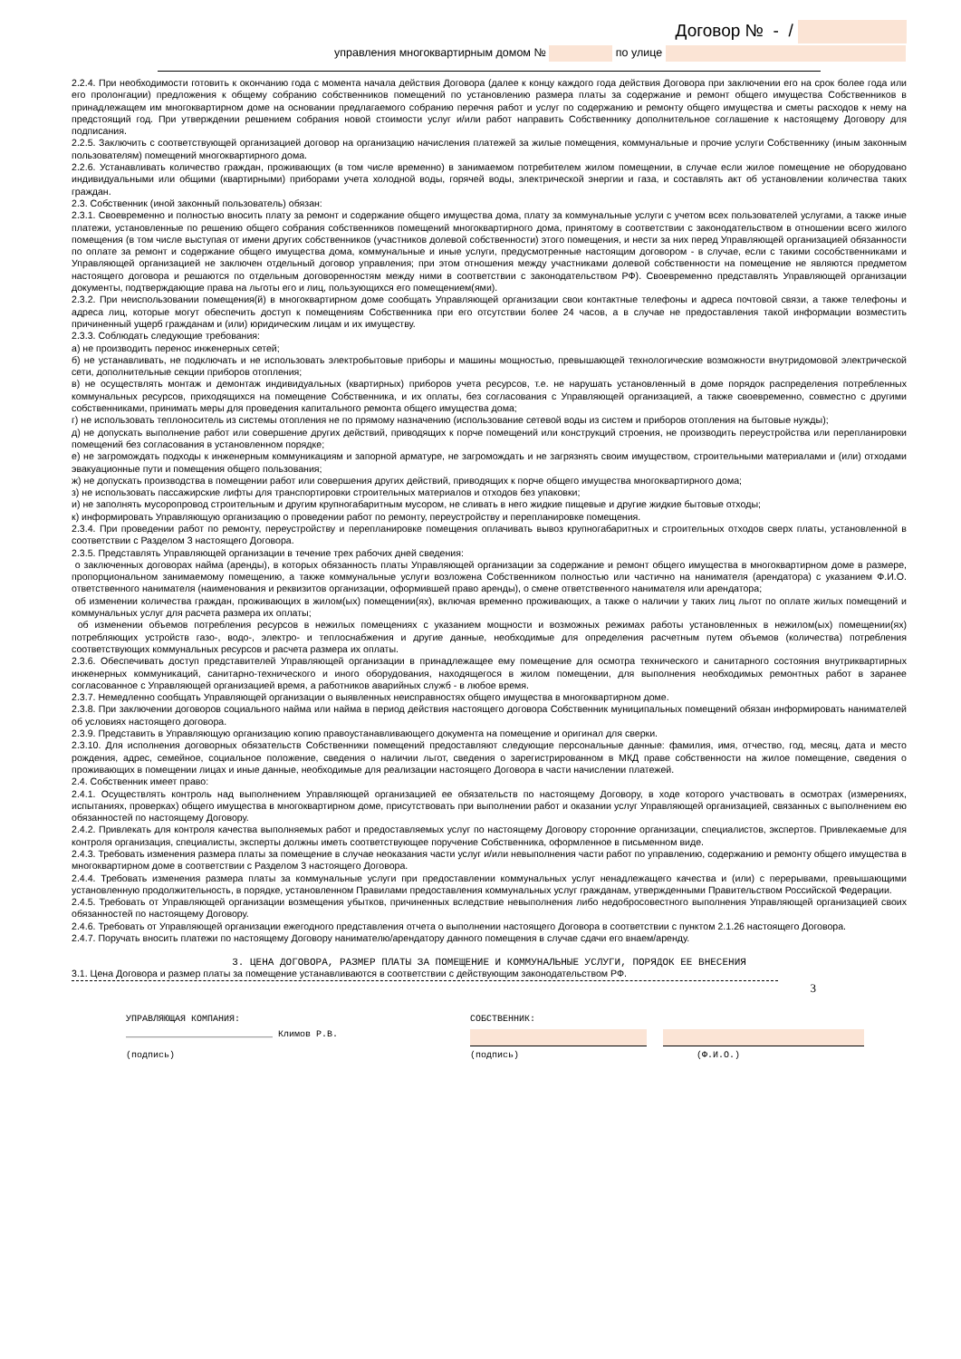Договор № - /
управления многоквартирным домом № по улице
2.2.4. При необходимости готовить к окончанию года с момента начала действия Договора (далее к концу каждого года действия Договора при заключении его на срок более года или его пролонгации) предложения к общему собранию собственников помещений по установлению размера платы за содержание и ремонт общего имущества Собственников в принадлежащем им многоквартирном доме на основании предлагаемого собранию перечня работ и услуг по содержанию и ремонту общего имущества и сметы расходов к нему на предстоящий год. При утверждении решением собрания новой стоимости услуг и/или работ направить Собственнику дополнительное соглашение к настоящему Договору для подписания.
2.2.5. Заключить с соответствующей организацией договор на организацию начисления платежей за жилые помещения, коммунальные и прочие услуги Собственнику (иным законным пользователям) помещений многоквартирного дома.
2.2.6. Устанавливать количество граждан, проживающих (в том числе временно) в занимаемом потребителем жилом помещении, в случае если жилое помещение не оборудовано индивидуальными или общими (квартирными) приборами учета холодной воды, горячей воды, электрической энергии и газа, и составлять акт об установлении количества таких граждан.
2.3. Собственник (иной законный пользователь) обязан:
2.3.1. Своевременно и полностью вносить плату за ремонт и содержание общего имущества дома, плату за коммунальные услуги с учетом всех пользователей услугами, а также иные платежи, установленные по решению общего собрания собственников помещений многоквартирного дома, принятому в соответствии с законодательством в отношении всего жилого помещения (в том числе выступая от имени других собственников (участников долевой собственности) этого помещения, и нести за них перед Управляющей организацией обязанности по оплате за ремонт и содержание общего имущества дома, коммунальные и иные услуги, предусмотренные настоящим договором - в случае, если с такими сособственниками и Управляющей организацией не заключен отдельный договор управления; при этом отношения между участниками долевой собственности на помещение не являются предметом настоящего договора и решаются по отдельным договоренностям между ними в соответствии с законодательством РФ). Своевременно представлять Управляющей организации документы, подтверждающие права на льготы его и лиц, пользующихся его помещением(ями).
2.3.2. При неиспользовании помещения(й) в многоквартирном доме сообщать Управляющей организации свои контактные телефоны и адреса почтовой связи, а также телефоны и адреса лиц, которые могут обеспечить доступ к помещениям Собственника при его отсутствии более 24 часов, а в случае не предоставления такой информации возместить причиненный ущерб гражданам и (или) юридическим лицам и их имуществу.
2.3.3. Соблюдать следующие требования:
а) не производить перенос инженерных сетей;
б) не устанавливать, не подключать и не использовать электробытовые приборы и машины мощностью, превышающей технологические возможности внутридомовой электрической сети, дополнительные секции приборов отопления;
в) не осуществлять монтаж и демонтаж индивидуальных (квартирных) приборов учета ресурсов, т.е. не нарушать установленный в доме порядок распределения потребленных коммунальных ресурсов, приходящихся на помещение Собственника, и их оплаты, без согласования с Управляющей организацией, а также своевременно, совместно с другими собственниками, принимать меры для проведения капитального ремонта общего имущества дома;
г) не использовать теплоноситель из системы отопления не по прямому назначению (использование сетевой воды из систем и приборов отопления на бытовые нужды);
д) не допускать выполнение работ или совершение других действий, приводящих к порче помещений или конструкций строения, не производить переустройства или перепланировки помещений без согласования в установленном порядке;
е) не загромождать подходы к инженерным коммуникациям и запорной арматуре, не загромождать и не загрязнять своим имуществом, строительными материалами и (или) отходами эвакуационные пути и помещения общего пользования;
ж) не допускать производства в помещении работ или совершения других действий, приводящих к порче общего имущества многоквартирного дома;
з) не использовать пассажирские лифты для транспортировки строительных материалов и отходов без упаковки;
и) не заполнять мусоропровод строительным и другим крупногабаритным мусором, не сливать в него жидкие пищевые и другие жидкие бытовые отходы;
к) информировать Управляющую организацию о проведении работ по ремонту, переустройству и перепланировке помещения.
2.3.4. При проведении работ по ремонту, переустройству и перепланировке помещения оплачивать вывоз крупногабаритных и строительных отходов сверх платы, установленной в соответствии с Разделом 3 настоящего Договора.
2.3.5. Представлять Управляющей организации в течение трех рабочих дней сведения:
о заключенных договорах найма (аренды), в которых обязанность платы Управляющей организации за содержание и ремонт общего имущества в многоквартирном доме в размере, пропорциональном занимаемому помещению, а также коммунальные услуги возложена Собственником полностью или частично на нанимателя (арендатора) с указанием Ф.И.О. ответственного нанимателя (наименования и реквизитов организации, оформившей право аренды), о смене ответственного нанимателя или арендатора;
об изменении количества граждан, проживающих в жилом(ых) помещении(ях), включая временно проживающих, а также о наличии у таких лиц льгот по оплате жилых помещений и коммунальных услуг для расчета размера их оплаты;
об изменении объемов потребления ресурсов в нежилых помещениях с указанием мощности и возможных режимах работы установленных в нежилом(ых) помещении(ях) потребляющих устройств газо-, водо-, электро- и теплоснабжения и другие данные, необходимые для определения расчетным путем объемов (количества) потребления соответствующих коммунальных ресурсов и расчета размера их оплаты.
2.3.6. Обеспечивать доступ представителей Управляющей организации в принадлежащее ему помещение для осмотра технического и санитарного состояния внутриквартирных инженерных коммуникаций, санитарно-технического и иного оборудования, находящегося в жилом помещении, для выполнения необходимых ремонтных работ в заранее согласованное с Управляющей организацией время, а работников аварийных служб - в любое время.
2.3.7. Немедленно сообщать Управляющей организации о выявленных неисправностях общего имущества в многоквартирном доме.
2.3.8. При заключении договоров социального найма или найма в период действия настоящего договора Собственник муниципальных помещений обязан информировать нанимателей об условиях настоящего договора.
2.3.9. Представить в Управляющую организацию копию правоустанавливающего документа на помещение и оригинал для сверки.
2.3.10. Для исполнения договорных обязательств Собственники помещений предоставляют следующие персональные данные: фамилия, имя, отчество, год, месяц, дата и место рождения, адрес, семейное, социальное положение, сведения о наличии льгот, сведения о зарегистрированном в МКД праве собственности на жилое помещение, сведения о проживающих в помещении лицах и иные данные, необходимые для реализации настоящего Договора в части начислении платежей.
2.4. Собственник имеет право:
2.4.1. Осуществлять контроль над выполнением Управляющей организацией ее обязательств по настоящему Договору, в ходе которого участвовать в осмотрах (измерениях, испытаниях, проверках) общего имущества в многоквартирном доме, присутствовать при выполнении работ и оказании услуг Управляющей организацией, связанных с выполнением ею обязанностей по настоящему Договору.
2.4.2. Привлекать для контроля качества выполняемых работ и предоставляемых услуг по настоящему Договору сторонние организации, специалистов, экспертов. Привлекаемые для контроля организация, специалисты, эксперты должны иметь соответствующее поручение Собственника, оформленное в письменном виде.
2.4.3. Требовать изменения размера платы за помещение в случае неоказания части услуг и/или невыполнения части работ по управлению, содержанию и ремонту общего имущества в многоквартирном доме в соответствии с Разделом 3 настоящего Договора.
2.4.4. Требовать изменения размера платы за коммунальные услуги при предоставлении коммунальных услуг ненадлежащего качества и (или) с перерывами, превышающими установленную продолжительность, в порядке, установленном Правилами предоставления коммунальных услуг гражданам, утвержденными Правительством Российской Федерации.
2.4.5. Требовать от Управляющей организации возмещения убытков, причиненных вследствие невыполнения либо недобросовестного выполнения Управляющей организацией своих обязанностей по настоящему Договору.
2.4.6. Требовать от Управляющей организации ежегодного представления отчета о выполнении настоящего Договора в соответствии с пунктом 2.1.26 настоящего Договора.
2.4.7. Поручать вносить платежи по настоящему Договору нанимателю/арендатору данного помещения в случае сдачи его внаем/аренду.
3. ЦЕНА ДОГОВОРА, РАЗМЕР ПЛАТЫ ЗА ПОМЕЩЕНИЕ И КОММУНАЛЬНЫЕ УСЛУГИ, ПОРЯДОК ЕЕ ВНЕСЕНИЯ
3.1. Цена Договора и размер платы за помещение устанавливаются в соответствии с действующим законодательством РФ.
3
УПРАВЛЯЮЩАЯ КОМПАНИЯ: СОБСТВЕННИК:
___________________________ Климов Р.В.
(подпись) (подпись) (Ф.И.О.)